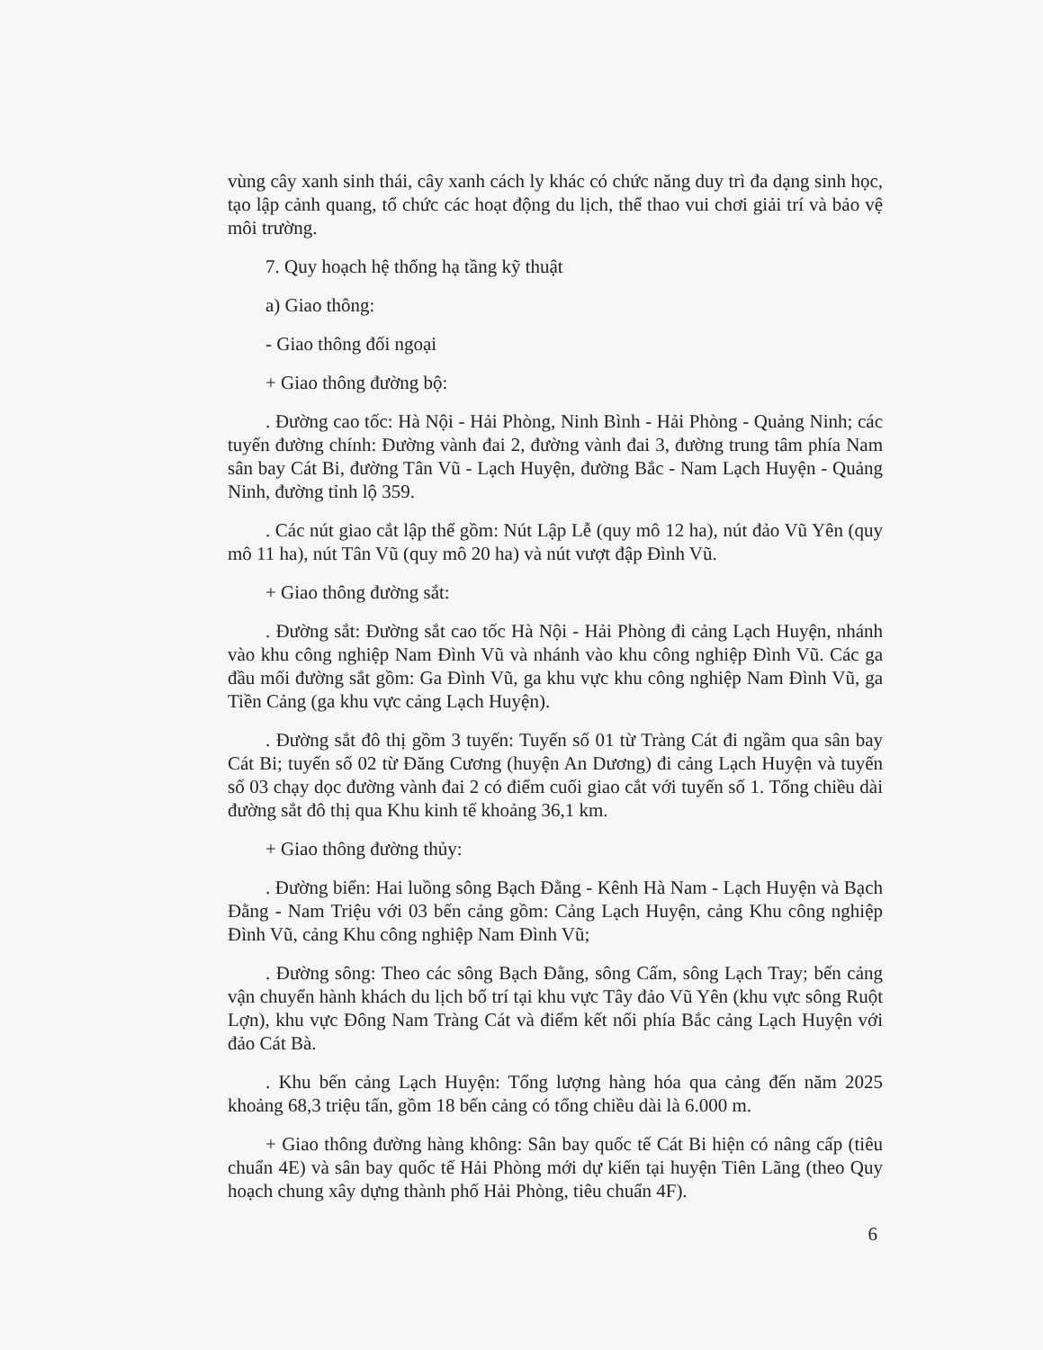vùng cây xanh sinh thái, cây xanh cách ly khác có chức năng duy trì đa dạng sinh học, tạo lập cảnh quang, tổ chức các hoạt động du lịch, thể thao vui chơi giải trí và bảo vệ môi trường.
7. Quy hoạch hệ thống hạ tầng kỹ thuật
a) Giao thông:
- Giao thông đối ngoại
+ Giao thông đường bộ:
. Đường cao tốc: Hà Nội - Hải Phòng, Ninh Bình - Hải Phòng - Quảng Ninh; các tuyến đường chính: Đường vành đai 2, đường vành đai 3, đường trung tâm phía Nam sân bay Cát Bi, đường Tân Vũ - Lạch Huyện, đường Bắc - Nam Lạch Huyện - Quảng Ninh, đường tỉnh lộ 359.
. Các nút giao cắt lập thể gồm: Nút Lập Lễ (quy mô 12 ha), nút đảo Vũ Yên (quy mô 11 ha), nút Tân Vũ (quy mô 20 ha) và nút vượt đập Đình Vũ.
+ Giao thông đường sắt:
. Đường sắt: Đường sắt cao tốc Hà Nội - Hải Phòng đi cảng Lạch Huyện, nhánh vào khu công nghiệp Nam Đình Vũ và nhánh vào khu công nghiệp Đình Vũ. Các ga đầu mối đường sắt gồm: Ga Đình Vũ, ga khu vực khu công nghiệp Nam Đình Vũ, ga Tiền Cảng (ga khu vực cảng Lạch Huyện).
. Đường sắt đô thị gồm 3 tuyến: Tuyến số 01 từ Tràng Cát đi ngầm qua sân bay Cát Bi; tuyến số 02 từ Đăng Cương (huyện An Dương) đi cảng Lạch Huyện và tuyến số 03 chạy dọc đường vành đai 2 có điểm cuối giao cắt với tuyến số 1. Tổng chiều dài đường sắt đô thị qua Khu kinh tế khoảng 36,1 km.
+ Giao thông đường thủy:
. Đường biển: Hai luồng sông Bạch Đằng - Kênh Hà Nam - Lạch Huyện và Bạch Đằng - Nam Triệu với 03 bến cảng gồm: Cảng Lạch Huyện, cảng Khu công nghiệp Đình Vũ, cảng Khu công nghiệp Nam Đình Vũ;
. Đường sông: Theo các sông Bạch Đằng, sông Cấm, sông Lạch Tray; bến cảng vận chuyển hành khách du lịch bố trí tại khu vực Tây đảo Vũ Yên (khu vực sông Ruột Lợn), khu vực Đông Nam Tràng Cát và điểm kết nối phía Bắc cảng Lạch Huyện với đảo Cát Bà.
. Khu bến cảng Lạch Huyện: Tổng lượng hàng hóa qua cảng đến năm 2025 khoảng 68,3 triệu tấn, gồm 18 bến cảng có tổng chiều dài là 6.000 m.
+ Giao thông đường hàng không: Sân bay quốc tế Cát Bi hiện có nâng cấp (tiêu chuẩn 4E) và sân bay quốc tế Hải Phòng mới dự kiến tại huyện Tiên Lãng (theo Quy hoạch chung xây dựng thành phố Hải Phòng, tiêu chuẩn 4F).
6